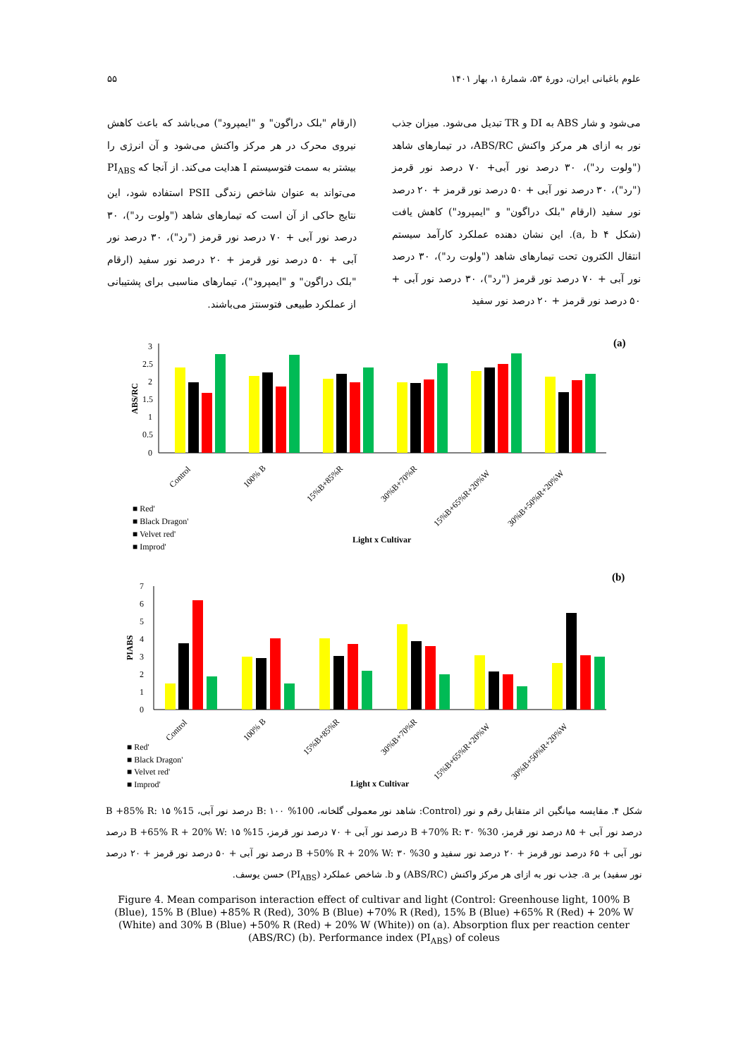علوم باغبانی ایران، دورهٔ ۵۳، شمارهٔ ۱، بهار ۱۴۰۱ ۵۵
می‌شود و شار ABS به DI و TR تبدیل می‌شود. میزان جذب نور به ازای هر مرکز واکنش ABS/RC، در تیمارهای شاهد ("ولوت رد")، ۳۰ درصد نور آبی+ ۷۰ درصد نور قرمز ("رد")، ۳۰ درصد نور آبی + ۵۰ درصد نور قرمز + ۲۰ درصد نور سفید (ارقام "بلک دراگون" و "ایمپرود") کاهش یافت (شکل a, b ۴). این نشان دهنده عملکرد کارآمد سیستم انتقال الکترون تحت تیمارهای شاهد ("ولوت رد")، ۳۰ درصد نور آبی + ۷۰ درصد نور قرمز ("رد")، ۳۰ درصد نور آبی + ۵۰ درصد نور قرمز + ۲۰ درصد نور سفید
(ارقام "بلک دراگون" و "ایمپرود") می‌باشد که باعث کاهش نیروی محرک در هر مرکز واکنش می‌شود و آن انرژی را بیشتر به سمت فتوسیستم I هدایت می‌کند. از آنجا که PI<sub>ABS</sub> می‌تواند به عنوان شاخص زندگی PSII استفاده شود، این نتایج حاکی از آن است که تیمارهای شاهد ("ولوت رد")، ۳۰ درصد نور آبی + ۷۰ درصد نور قرمز ("رد")، ۳۰ درصد نور آبی + ۵۰ درصد نور قرمز + ۲۰ درصد نور سفید (ارقام "بلک دراگون" و "ایمپرود")، تیمارهای مناسبی برای پشتیبانی از عملکرد طبیعی فتوسنتز می‌باشند.
(a)
ABS/RC
0
0.5
1
1.5
2
2.5
3
Control
100% B
15%B+85%R
30%B+70%R
15%B+65%R+20%W
30%B+50%R+20%W
■ Red'
■ Black Dragon'
■ Velvet red'
■ Improd'
Light x Cultivar
(b)
PIABS
0
1
2
3
4
5
6
7
Control
100% B
15%B+85%R
30%B+70%R
15%B+65%R+20%W
30%B+50%R+20%W
■ Red'
■ Black Dragon'
■ Velvet red'
■ Improd'
Light x Cultivar
شکل ۴. مقایسه میانگین اثر متقابل رقم و نور (Control: شاهد نور معمولی گلخانه، 100% B: ۱۰۰ درصد نور آبی، 15% B +85% R: ۱۵ درصد نور آبی + ۸۵ درصد نور قرمز، 30% B +70% R: ۳۰ درصد نور آبی + ۷۰ درصد نور قرمز، 15% B +65% R + 20% W: ۱۵ درصد نور آبی + ۶۵ درصد نور قرمز + ۲۰ درصد نور سفید و 30% B +50% R + 20% W: ۳۰ درصد نور آبی + ۵۰ درصد نور قرمز + ۲۰ درصد نور سفید) بر a. جذب نور به ازای هر مرکز واکنش (ABS/RC) و b. شاخص عملکرد (PI<sub>ABS</sub>) حسن یوسف.
Figure 4. Mean comparison interaction effect of cultivar and light (Control: Greenhouse light, 100% B (Blue), 15% B (Blue) +85% R (Red), 30% B (Blue) +70% R (Red), 15% B (Blue) +65% R (Red) + 20% W (White) and 30% B (Blue) +50% R (Red) + 20% W (White)) on (a). Absorption flux per reaction center (ABS/RC) (b). Performance index (PI<sub>ABS</sub>) of coleus